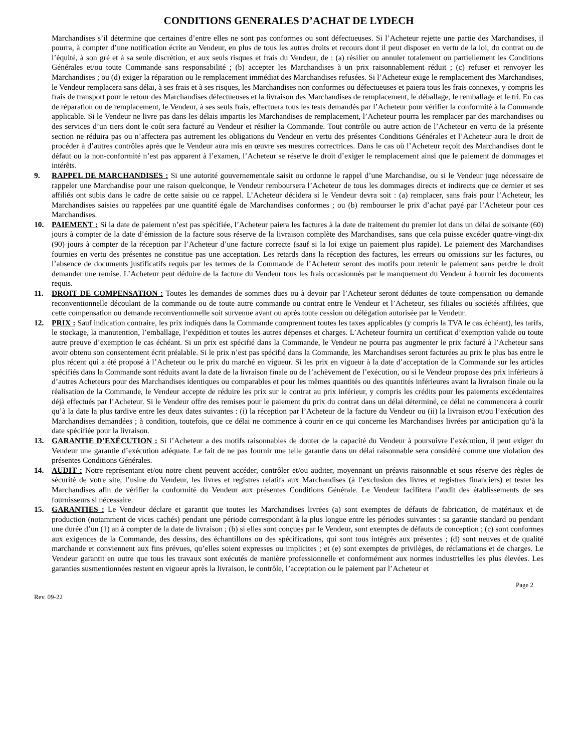CONDITIONS GENERALES D’ACHAT DE LYDECH
Marchandises s’il détermine que certaines d’entre elles ne sont pas conformes ou sont défectueuses. Si l’Acheteur rejette une partie des Marchandises, il pourra, à compter d’une notification écrite au Vendeur, en plus de tous les autres droits et recours dont il peut disposer en vertu de la loi, du contrat ou de l’équité, à son gré et à sa seule discrétion, et aux seuls risques et frais du Vendeur, de : (a) résilier ou annuler totalement ou partiellement les Conditions Générales et/ou toute Commande sans responsabilité ; (b) accepter les Marchandises à un prix raisonnablement réduit ; (c) refuser et renvoyer les Marchandises ; ou (d) exiger la réparation ou le remplacement immédiat des Marchandises refusées. Si l’Acheteur exige le remplacement des Marchandises, le Vendeur remplacera sans délai, à ses frais et à ses risques, les Marchandises non conformes ou défectueuses et paiera tous les frais connexes, y compris les frais de transport pour le retour des Marchandises défectueuses et la livraison des Marchandises de remplacement, le déballage, le remballage et le tri. En cas de réparation ou de remplacement, le Vendeur, à ses seuls frais, effectuera tous les tests demandés par l’Acheteur pour vérifier la conformité à la Commande applicable. Si le Vendeur ne livre pas dans les délais impartis les Marchandises de remplacement, l’Acheteur pourra les remplacer par des marchandises ou des services d’un tiers dont le coût sera facturé au Vendeur et résilier la Commande. Tout contrôle ou autre action de l’Acheteur en vertu de la présente section ne réduira pas ou n’affectera pas autrement les obligations du Vendeur en vertu des présentes Conditions Générales et l’Acheteur aura le droit de procéder à d’autres contrôles après que le Vendeur aura mis en œuvre ses mesures correctrices. Dans le cas où l’Acheteur reçoit des Marchandises dont le défaut ou la non-conformité n’est pas apparent à l’examen, l’Acheteur se réserve le droit d’exiger le remplacement ainsi que le paiement de dommages et intérêts.
9. RAPPEL DE MARCHANDISES : Si une autorité gouvernementale saisit ou ordonne le rappel d’une Marchandise, ou si le Vendeur juge nécessaire de rappeler une Marchandise pour une raison quelconque, le Vendeur remboursera l’Acheteur de tous les dommages directs et indirects que ce dernier et ses affiliés ont subis dans le cadre de cette saisie ou ce rappel. L’Acheteur décidera si le Vendeur devra soit : (a) remplacer, sans frais pour l’Acheteur, les Marchandises saisies ou rappelées par une quantité égale de Marchandises conformes ; ou (b) rembourser le prix d’achat payé par l’Acheteur pour ces Marchandises.
10. PAIEMENT : Si la date de paiement n’est pas spécifiée, l’Acheteur paiera les factures à la date de traitement du premier lot dans un délai de soixante (60) jours à compter de la date d’émission de la facture sous réserve de la livraison complète des Marchandises, sans que cela puisse excéder quatre-vingt-dix (90) jours à compter de la réception par l’Acheteur d’une facture correcte (sauf si la loi exige un paiement plus rapide). Le paiement des Marchandises fournies en vertu des présentes ne constitue pas une acceptation. Les retards dans la réception des factures, les erreurs ou omissions sur les factures, ou l’absence de documents justificatifs requis par les termes de la Commande de l’Acheteur seront des motifs pour retenir le paiement sans perdre le droit demander une remise. L’Acheteur peut déduire de la facture du Vendeur tous les frais occasionnés par le manquement du Vendeur à fournir les documents requis.
11. DROIT DE COMPENSATION : Toutes les demandes de sommes dues ou à devoir par l’Acheteur seront déduites de toute compensation ou demande reconventionnelle découlant de la commande ou de toute autre commande ou contrat entre le Vendeur et l’Acheteur, ses filiales ou sociétés affiliées, que cette compensation ou demande reconventionnelle soit survenue avant ou après toute cession ou délégation autorisée par le Vendeur.
12. PRIX : Sauf indication contraire, les prix indiqués dans la Commande comprennent toutes les taxes applicables (y compris la TVA le cas échéant), les tarifs, le stockage, la manutention, l’emballage, l’expédition et toutes les autres dépenses et charges. L’Acheteur fournira un certificat d’exemption valide ou toute autre preuve d’exemption le cas échéant. Si un prix est spécifié dans la Commande, le Vendeur ne pourra pas augmenter le prix facturé à l’Acheteur sans avoir obtenu son consentement écrit préalable. Si le prix n’est pas spécifié dans la Commande, les Marchandises seront facturées au prix le plus bas entre le plus récent qui a été proposé à l’Acheteur ou le prix du marché en vigueur. Si les prix en vigueur à la date d’acceptation de la Commande sur les articles spécifiés dans la Commande sont réduits avant la date de la livraison finale ou de l’achèvement de l’exécution, ou si le Vendeur propose des prix inférieurs à d’autres Acheteurs pour des Marchandises identiques ou comparables et pour les mêmes quantités ou des quantités inférieures avant la livraison finale ou la réalisation de la Commande, le Vendeur accepte de réduire les prix sur le contrat au prix inférieur, y compris les crédits pour les paiements excédentaires déjà effectués par l’Acheteur. Si le Vendeur offre des remises pour le paiement du prix du contrat dans un délai déterminé, ce délai ne commencera à courir qu’à la date la plus tardive entre les deux dates suivantes : (i) la réception par l’Acheteur de la facture du Vendeur ou (ii) la livraison et/ou l’exécution des Marchandises demandées ; à condition, toutefois, que ce délai ne commence à courir en ce qui concerne les Marchandises livrées par anticipation qu’à la date spécifiée pour la livraison.
13. GARANTIE D’EXÉCUTION : Si l’Acheteur a des motifs raisonnables de douter de la capacité du Vendeur à poursuivre l’exécution, il peut exiger du Vendeur une garantie d’exécution adéquate. Le fait de ne pas fournir une telle garantie dans un délai raisonnable sera considéré comme une violation des présentes Conditions Générales.
14. AUDIT : Notre représentant et/ou notre client peuvent accéder, contrôler et/ou auditer, moyennant un préavis raisonnable et sous réserve des règles de sécurité de votre site, l’usine du Vendeur, les livres et registres relatifs aux Marchandises (à l’exclusion des livres et registres financiers) et tester les Marchandises afin de vérifier la conformité du Vendeur aux présentes Conditions Générale. Le Vendeur facilitera l’audit des établissements de ses fournisseurs si nécessaire.
15. GARANTIES : Le Vendeur déclare et garantit que toutes les Marchandises livrées (a) sont exemptes de défauts de fabrication, de matériaux et de production (notamment de vices cachés) pendant une période correspondant à la plus longue entre les périodes suivantes : sa garantie standard ou pendant une durée d’un (1) an à compter de la date de livraison ; (b) si elles sont conçues par le Vendeur, sont exemptes de défauts de conception ; (c) sont conformes aux exigences de la Commande, des dessins, des échantillons ou des spécifications, qui sont tous intégrés aux présentes ; (d) sont neuves et de qualité marchande et conviennent aux fins prévues, qu’elles soient expresses ou implicites ; et (e) sont exemptes de privilèges, de réclamations et de charges. Le Vendeur garantit en outre que tous les travaux sont exécutés de manière professionnelle et conformément aux normes industrielles les plus élevées. Les garanties susmentionnées restent en vigueur après la livraison, le contrôle, l’acceptation ou le paiement par l’Acheteur et
Page 2
Rev. 09-22